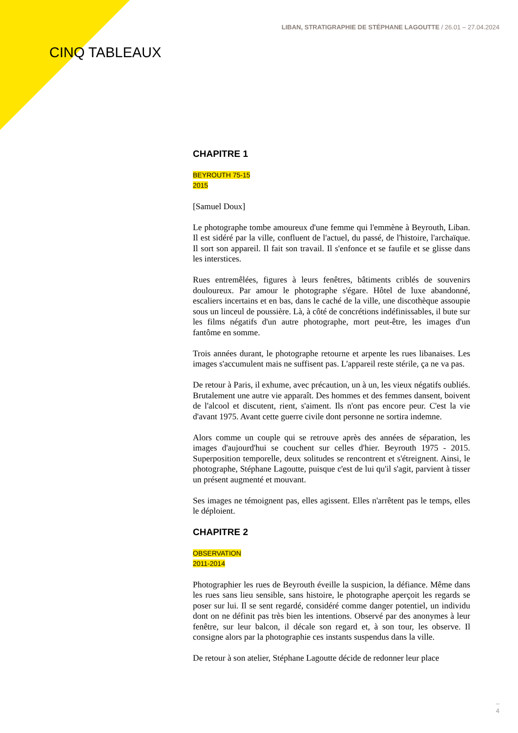LIBAN, STRATIGRAPHIE DE STÉPHANE LAGOUTTE / 26.01 – 27.04.2024
CINQ TABLEAUX
CHAPITRE 1
BEYROUTH 75-15
2015
[Samuel Doux]
Le photographe tombe amoureux d'une femme qui l'emmène à Beyrouth, Liban. Il est sidéré par la ville, confluent de l'actuel, du passé, de l'histoire, l'archaïque. Il sort son appareil. Il fait son travail. Il s'enfonce et se faufile et se glisse dans les interstices.
Rues entremêlées, figures à leurs fenêtres, bâtiments criblés de souvenirs douloureux. Par amour le photographe s'égare. Hôtel de luxe abandonné, escaliers incertains et en bas, dans le caché de la ville, une discothèque assoupie sous un linceul de poussière. Là, à côté de concrétions indéfinissables, il bute sur les films négatifs d'un autre photographe, mort peut-être, les images d'un fantôme en somme.
Trois années durant, le photographe retourne et arpente les rues libanaises. Les images s'accumulent mais ne suffisent pas. L'appareil reste stérile, ça ne va pas.
De retour à Paris, il exhume, avec précaution, un à un, les vieux négatifs oubliés. Brutalement une autre vie apparaît. Des hommes et des femmes dansent, boivent de l'alcool et discutent, rient, s'aiment. Ils n'ont pas encore peur. C'est la vie d'avant 1975. Avant cette guerre civile dont personne ne sortira indemne.
Alors comme un couple qui se retrouve après des années de séparation, les images d'aujourd'hui se couchent sur celles d'hier. Beyrouth 1975 - 2015. Superposition temporelle, deux solitudes se rencontrent et s'étreignent. Ainsi, le photographe, Stéphane Lagoutte, puisque c'est de lui qu'il s'agit, parvient à tisser un présent augmenté et mouvant.
Ses images ne témoignent pas, elles agissent. Elles n'arrêtent pas le temps, elles le déploient.
CHAPITRE 2
OBSERVATION
2011-2014
Photographier les rues de Beyrouth éveille la suspicion, la défiance. Même dans les rues sans lieu sensible, sans histoire, le photographe aperçoit les regards se poser sur lui. Il se sent regardé, considéré comme danger potentiel, un individu dont on ne définit pas très bien les intentions. Observé par des anonymes à leur fenêtre, sur leur balcon, il décale son regard et, à son tour, les observe. Il consigne alors par la photographie ces instants suspendus dans la ville.
De retour à son atelier, Stéphane Lagoutte décide de redonner leur place
–
4